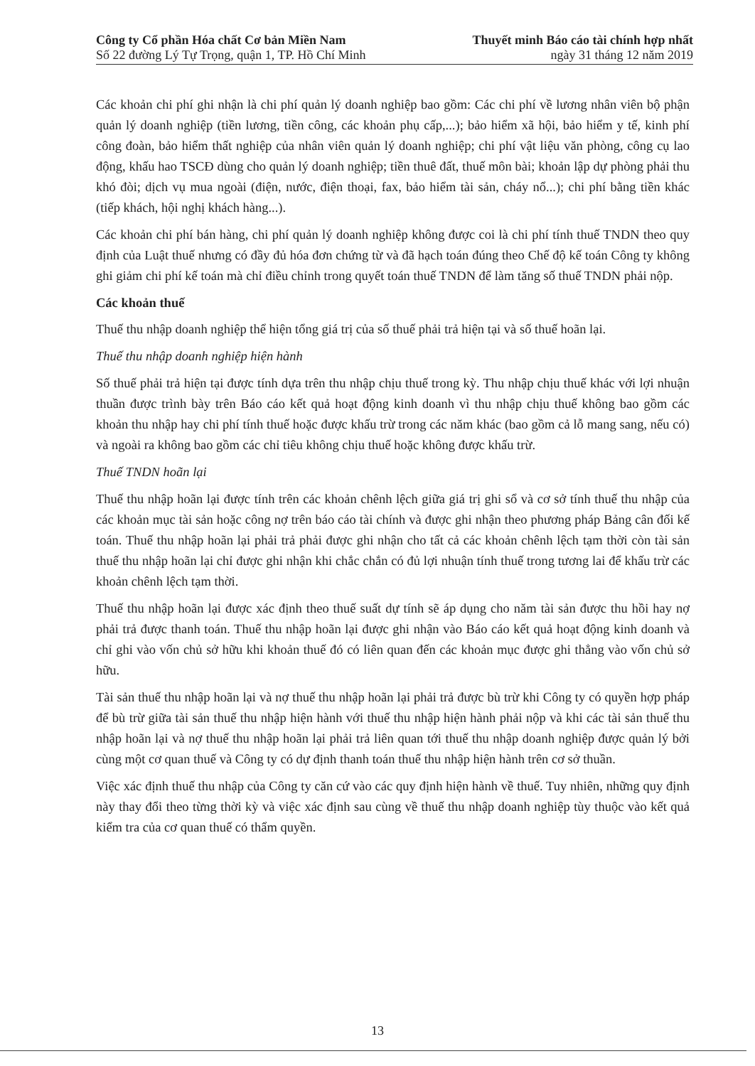Công ty Cổ phần Hóa chất Cơ bản Miền Nam Thuyết minh Báo cáo tài chính hợp nhất
Số 22 đường Lý Tự Trọng, quận 1, TP. Hồ Chí Minh ngày 31 tháng 12 năm 2019
Các khoản chi phí ghi nhận là chi phí quản lý doanh nghiệp bao gồm: Các chi phí về lương nhân viên bộ phận quản lý doanh nghiệp (tiền lương, tiền công, các khoản phụ cấp,...); bảo hiểm xã hội, bảo hiểm y tế, kinh phí công đoàn, bảo hiểm thất nghiệp của nhân viên quản lý doanh nghiệp; chi phí vật liệu văn phòng, công cụ lao động, khấu hao TSCĐ dùng cho quản lý doanh nghiệp; tiền thuê đất, thuế môn bài; khoản lập dự phòng phải thu khó đòi; dịch vụ mua ngoài (điện, nước, điện thoại, fax, bảo hiểm tài sản, cháy nổ...); chi phí bằng tiền khác (tiếp khách, hội nghị khách hàng...).
Các khoản chi phí bán hàng, chi phí quản lý doanh nghiệp không được coi là chi phí tính thuế TNDN theo quy định của Luật thuế nhưng có đầy đủ hóa đơn chứng từ và đã hạch toán đúng theo Chế độ kế toán Công ty không ghi giảm chi phí kế toán mà chỉ điều chỉnh trong quyết toán thuế TNDN để làm tăng số thuế TNDN phải nộp.
Các khoản thuế
Thuế thu nhập doanh nghiệp thể hiện tổng giá trị của số thuế phải trả hiện tại và số thuế hoãn lại.
Thuế thu nhập doanh nghiệp hiện hành
Số thuế phải trả hiện tại được tính dựa trên thu nhập chịu thuế trong kỳ. Thu nhập chịu thuế khác với lợi nhuận thuần được trình bày trên Báo cáo kết quả hoạt động kinh doanh vì thu nhập chịu thuế không bao gồm các khoản thu nhập hay chi phí tính thuế hoặc được khấu trừ trong các năm khác (bao gồm cả lỗ mang sang, nếu có) và ngoài ra không bao gồm các chỉ tiêu không chịu thuế hoặc không được khấu trừ.
Thuế TNDN hoãn lại
Thuế thu nhập hoãn lại được tính trên các khoản chênh lệch giữa giá trị ghi sổ và cơ sở tính thuế thu nhập của các khoản mục tài sản hoặc công nợ trên báo cáo tài chính và được ghi nhận theo phương pháp Bảng cân đối kế toán. Thuế thu nhập hoãn lại phải trả phải được ghi nhận cho tất cả các khoản chênh lệch tạm thời còn tài sản thuế thu nhập hoãn lại chỉ được ghi nhận khi chắc chắn có đủ lợi nhuận tính thuế trong tương lai để khấu trừ các khoản chênh lệch tạm thời.
Thuế thu nhập hoãn lại được xác định theo thuế suất dự tính sẽ áp dụng cho năm tài sản được thu hồi hay nợ phải trả được thanh toán. Thuế thu nhập hoãn lại được ghi nhận vào Báo cáo kết quả hoạt động kinh doanh và chỉ ghi vào vốn chủ sở hữu khi khoản thuế đó có liên quan đến các khoản mục được ghi thẳng vào vốn chủ sở hữu.
Tài sản thuế thu nhập hoãn lại và nợ thuế thu nhập hoãn lại phải trả được bù trừ khi Công ty có quyền hợp pháp để bù trừ giữa tài sản thuế thu nhập hiện hành với thuế thu nhập hiện hành phải nộp và khi các tài sản thuế thu nhập hoãn lại và nợ thuế thu nhập hoãn lại phải trả liên quan tới thuế thu nhập doanh nghiệp được quản lý bởi cùng một cơ quan thuế và Công ty có dự định thanh toán thuế thu nhập hiện hành trên cơ sở thuần.
Việc xác định thuế thu nhập của Công ty căn cứ vào các quy định hiện hành về thuế. Tuy nhiên, những quy định này thay đổi theo từng thời kỳ và việc xác định sau cùng về thuế thu nhập doanh nghiệp tùy thuộc vào kết quả kiểm tra của cơ quan thuế có thẩm quyền.
13